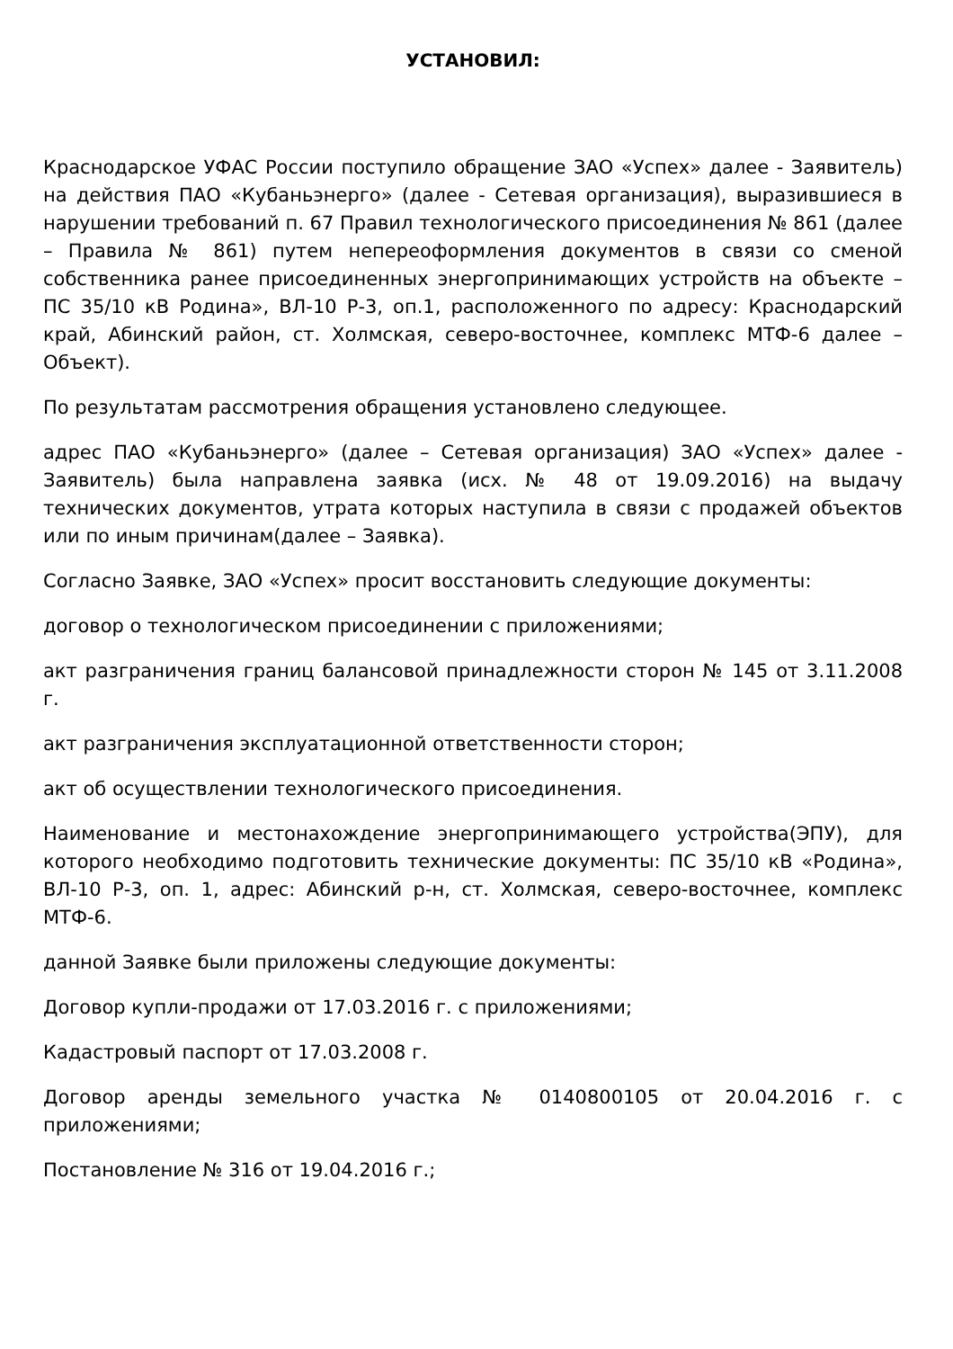УСТАНОВИЛ:
Краснодарское УФАС России поступило обращение ЗАО «Успех» далее - Заявитель) на действия ПАО «Кубаньэнерго» (далее - Сетевая организация), выразившиеся в нарушении требований п. 67 Правил технологического присоединения № 861 (далее – Правила № 861) путем непереоформления документов в связи со сменой собственника ранее присоединенных энергопринимающих устройств на объекте – ПС 35/10 кВ Родина», ВЛ-10 Р-3, оп.1, расположенного по адресу: Краснодарский край, Абинский район, ст. Холмская, северо-восточнее, комплекс МТФ-6 далее – Объект).
По результатам рассмотрения обращения установлено следующее.
адрес ПАО «Кубаньэнерго» (далее – Сетевая организация) ЗАО «Успех» далее - Заявитель) была направлена заявка (исх. № 48 от 19.09.2016) на выдачу технических документов, утрата которых наступила в связи с продажей объектов или по иным причинам(далее – Заявка).
Согласно Заявке, ЗАО «Успех» просит восстановить следующие документы:
договор о технологическом присоединении с приложениями;
акт разграничения границ балансовой принадлежности сторон № 145 от 3.11.2008 г.
акт разграничения эксплуатационной ответственности сторон;
акт об осуществлении технологического присоединения.
Наименование и местонахождение энергопринимающего устройства(ЭПУ), для которого необходимо подготовить технические документы: ПС 35/10 кВ «Родина», ВЛ-10 Р-3, оп. 1, адрес: Абинский р-н, ст. Холмская, северо-восточнее, комплекс МТФ-6.
данной Заявке были приложены следующие документы:
Договор купли-продажи от 17.03.2016 г. с приложениями;
Кадастровый паспорт от 17.03.2008 г.
Договор аренды земельного участка № 0140800105 от 20.04.2016 г. с приложениями;
Постановление № 316 от 19.04.2016 г.;